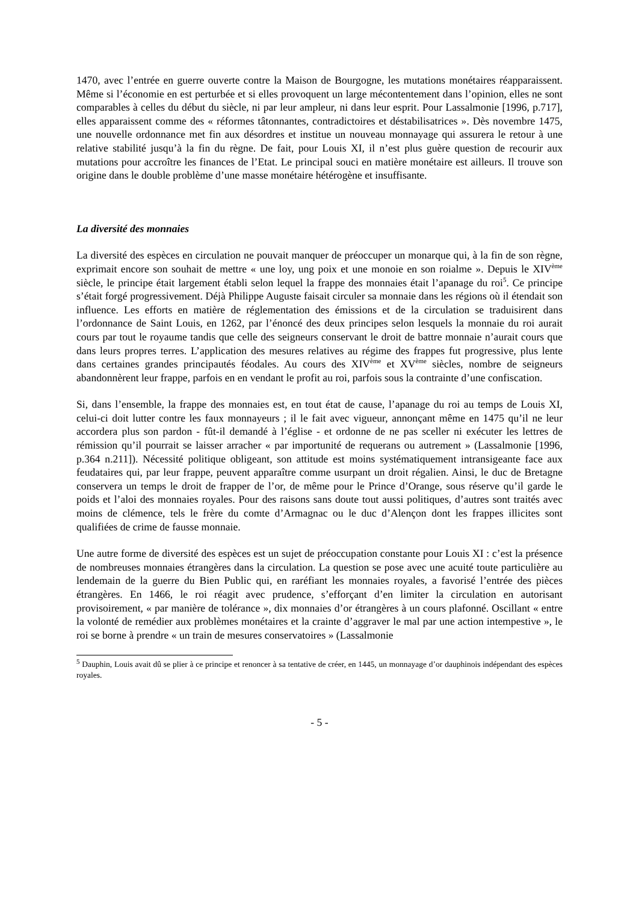1470, avec l’entrée en guerre ouverte contre la Maison de Bourgogne, les mutations monétaires réapparaissent. Même si l’économie en est perturbée et si elles provoquent un large mécontentement dans l’opinion, elles ne sont comparables à celles du début du siècle, ni par leur ampleur, ni dans leur esprit. Pour Lassalmonie [1996, p.717], elles apparaissent comme des « réformes tâtonnantes, contradictoires et déstabilisatrices ». Dès novembre 1475, une nouvelle ordonnance met fin aux désordres et institue un nouveau monnayage qui assurera le retour à une relative stabilité jusqu’à la fin du règne. De fait, pour Louis XI, il n’est plus guère question de recourir aux mutations pour accroître les finances de l’Etat. Le principal souci en matière monétaire est ailleurs. Il trouve son origine dans le double problème d’une masse monétaire hétérogène et insuffisante.
La diversité des monnaies
La diversité des espèces en circulation ne pouvait manquer de préoccuper un monarque qui, à la fin de son règne, exprimait encore son souhait de mettre « une loy, ung poix et une monoie en son roialme ». Depuis le XIV<sup>ème</sup> siècle, le principe était largement établi selon lequel la frappe des monnaies était l’apanage du roi<sup>5</sup>. Ce principe s’était forgé progressivement. Déjà Philippe Auguste faisait circuler sa monnaie dans les régions où il étendait son influence. Les efforts en matière de réglementation des émissions et de la circulation se traduisirent dans l’ordonnance de Saint Louis, en 1262, par l’énoncé des deux principes selon lesquels la monnaie du roi aurait cours par tout le royaume tandis que celle des seigneurs conservant le droit de battre monnaie n’aurait cours que dans leurs propres terres. L’application des mesures relatives au régime des frappes fut progressive, plus lente dans certaines grandes principautés féodales. Au cours des XIV<sup>ème</sup> et XV<sup>ème</sup> siècles, nombre de seigneurs abandonnèrent leur frappe, parfois en en vendant le profit au roi, parfois sous la contrainte d’une confiscation.
Si, dans l’ensemble, la frappe des monnaies est, en tout état de cause, l’apanage du roi au temps de Louis XI, celui-ci doit lutter contre les faux monnayeurs ; il le fait avec vigueur, annonçant même en 1475 qu’il ne leur accordera plus son pardon - fût-il demandé à l’église - et ordonne de ne pas sceller ni exécuter les lettres de rémission qu’il pourrait se laisser arracher « par importunité de requerans ou autrement » (Lassalmonie [1996, p.364 n.211]). Nécessité politique obligeant, son attitude est moins systématiquement intransigeante face aux feudataires qui, par leur frappe, peuvent apparaître comme usurpant un droit régalien. Ainsi, le duc de Bretagne conservera un temps le droit de frapper de l’or, de même pour le Prince d’Orange, sous réserve qu’il garde le poids et l’aloi des monnaies royales. Pour des raisons sans doute tout aussi politiques, d’autres sont traités avec moins de clémence, tels le frère du comte d’Armagnac ou le duc d’Alençon dont les frappes illicites sont qualifiées de crime de fausse monnaie.
Une autre forme de diversité des espèces est un sujet de préoccupation constante pour Louis XI : c’est la présence de nombreuses monnaies étrangères dans la circulation. La question se pose avec une acuité toute particulière au lendemain de la guerre du Bien Public qui, en raréfiant les monnaies royales, a favorisé l’entrée des pièces étrangères. En 1466, le roi réagit avec prudence, s’efforçant d’en limiter la circulation en autorisant provisoirement, « par manière de tolérance », dix monnaies d’or étrangères à un cours plafonné. Oscillant « entre la volonté de remédier aux problèmes monétaires et la crainte d’aggraver le mal par une action intempestive », le roi se borne à prendre « un train de mesures conservatoires » (Lassalmonie
<sup>5</sup> Dauphin, Louis avait dû se plier à ce principe et renoncer à sa tentative de créer, en 1445, un monnayage d’or dauphinois indépendant des espèces royales.
- 5 -